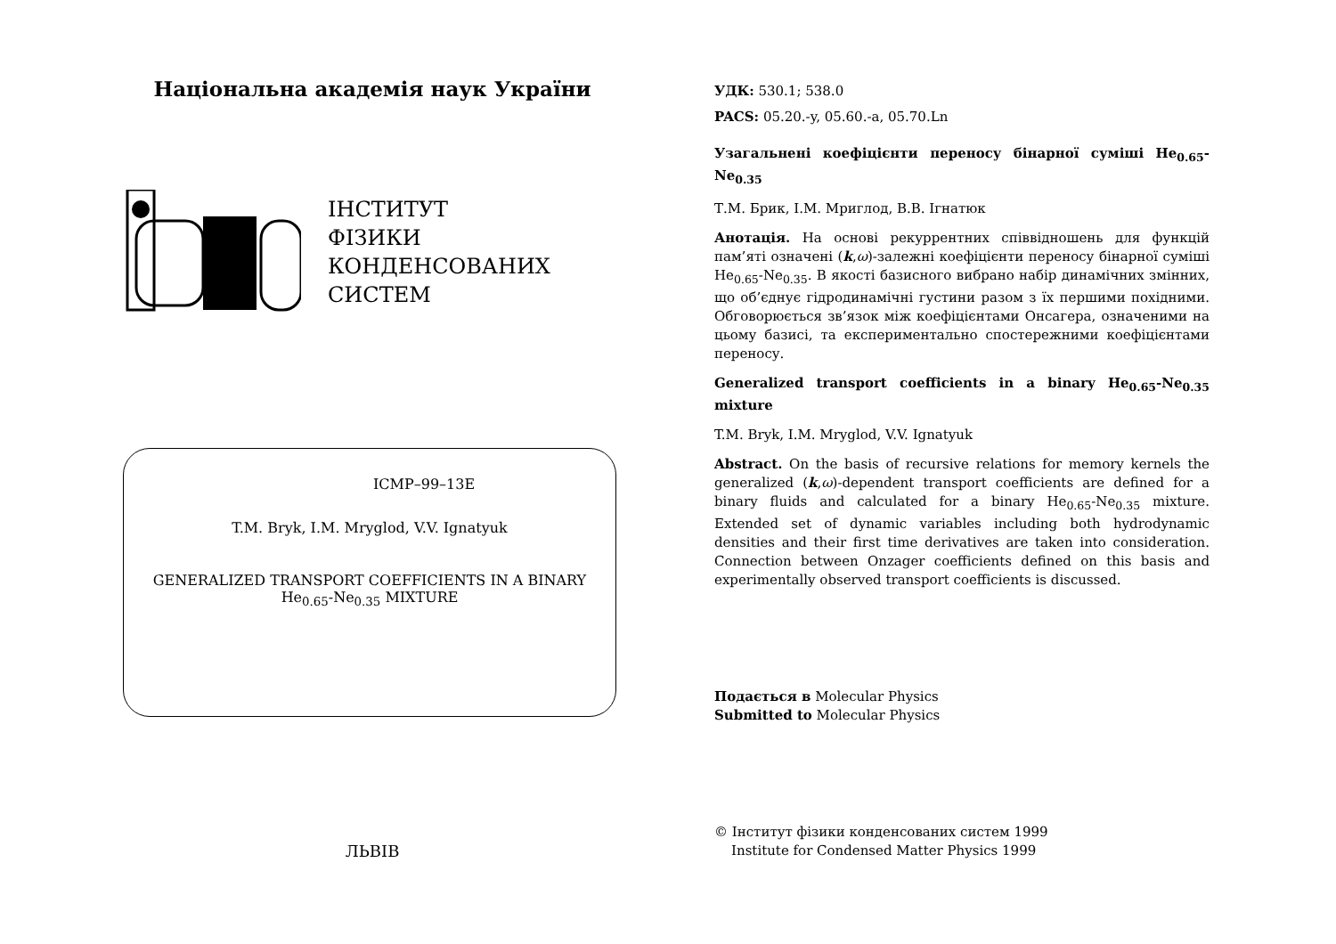Національна академія наук України
ІНСТИТУТ
ФІЗИКИ
КОНДЕНСОВАНИХ
СИСТЕМ
ICMP–99–13E
T.M. Bryk, I.M. Mryglod, V.V. Ignatyuk
GENERALIZED TRANSPORT COEFFICIENTS IN A BINARY
He<sub>0.65</sub>-Ne<sub>0.35</sub> MIXTURE
ЛЬВІВ
УДК: 530.1; 538.0
PACS: 05.20.-y, 05.60.-a, 05.70.Ln
Узагальнені коефіцієнти переносу бінарної суміші He<sub>0.65</sub>-Ne<sub>0.35</sub>
Т.М. Брик, І.М. Мриглод, В.В. Ігнатюк
Анотація. На основі рекуррентних співвідношень для функцій пам’яті означені (k,ω)-залежні коефіцієнти переносу бінарної суміші He<sub>0.65</sub>-Ne<sub>0.35</sub>. В якості базисного вибрано набір динамічних змінних, що об’єднує гідродинамічні густини разом з їх першими похідними. Обговорюється зв’язок між коефіцієнтами Онсагера, означеними на цьому базисі, та експериментально спостережними коефіцієнтами переносу.
Generalized transport coefficients in a binary He<sub>0.65</sub>-Ne<sub>0.35</sub> mixture
T.M. Bryk, I.M. Mryglod, V.V. Ignatyuk
Abstract. On the basis of recursive relations for memory kernels the generalized (k,ω)-dependent transport coefficients are defined for a binary fluids and calculated for a binary He<sub>0.65</sub>-Ne<sub>0.35</sub> mixture. Extended set of dynamic variables including both hydrodynamic densities and their first time derivatives are taken into consideration. Connection between Onzager coefficients defined on this basis and experimentally observed transport coefficients is discussed.
Подається в Molecular Physics
Submitted to Molecular Physics
© Інститут фізики конденсованих систем 1999
Institute for Condensed Matter Physics 1999